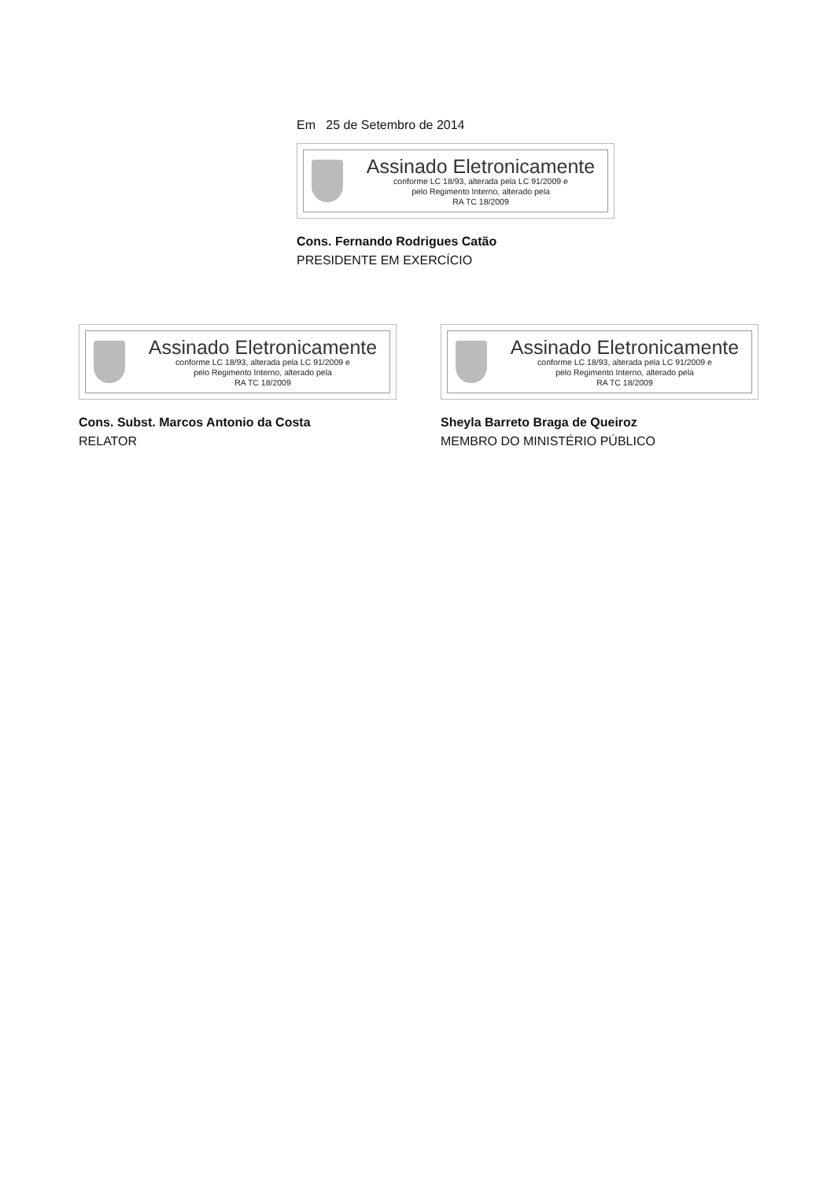Em 25 de Setembro de 2014
Assinado Eletronicamente
conforme LC 18/93, alterada pela LC 91/2009 e
pelo Regimento Interno, alterado pela
RA TC 18/2009
Cons. Fernando Rodrigues Catão
PRESIDENTE EM EXERCÍCIO
Assinado Eletronicamente
conforme LC 18/93, alterada pela LC 91/2009 e
pelo Regimento Interno, alterado pela
RA TC 18/2009
Cons. Subst. Marcos Antonio da Costa
RELATOR
Assinado Eletronicamente
conforme LC 18/93, alterada pela LC 91/2009 e
pelo Regimento Interno, alterado pela
RA TC 18/2009
Sheyla Barreto Braga de Queiroz
MEMBRO DO MINISTÉRIO PÚBLICO